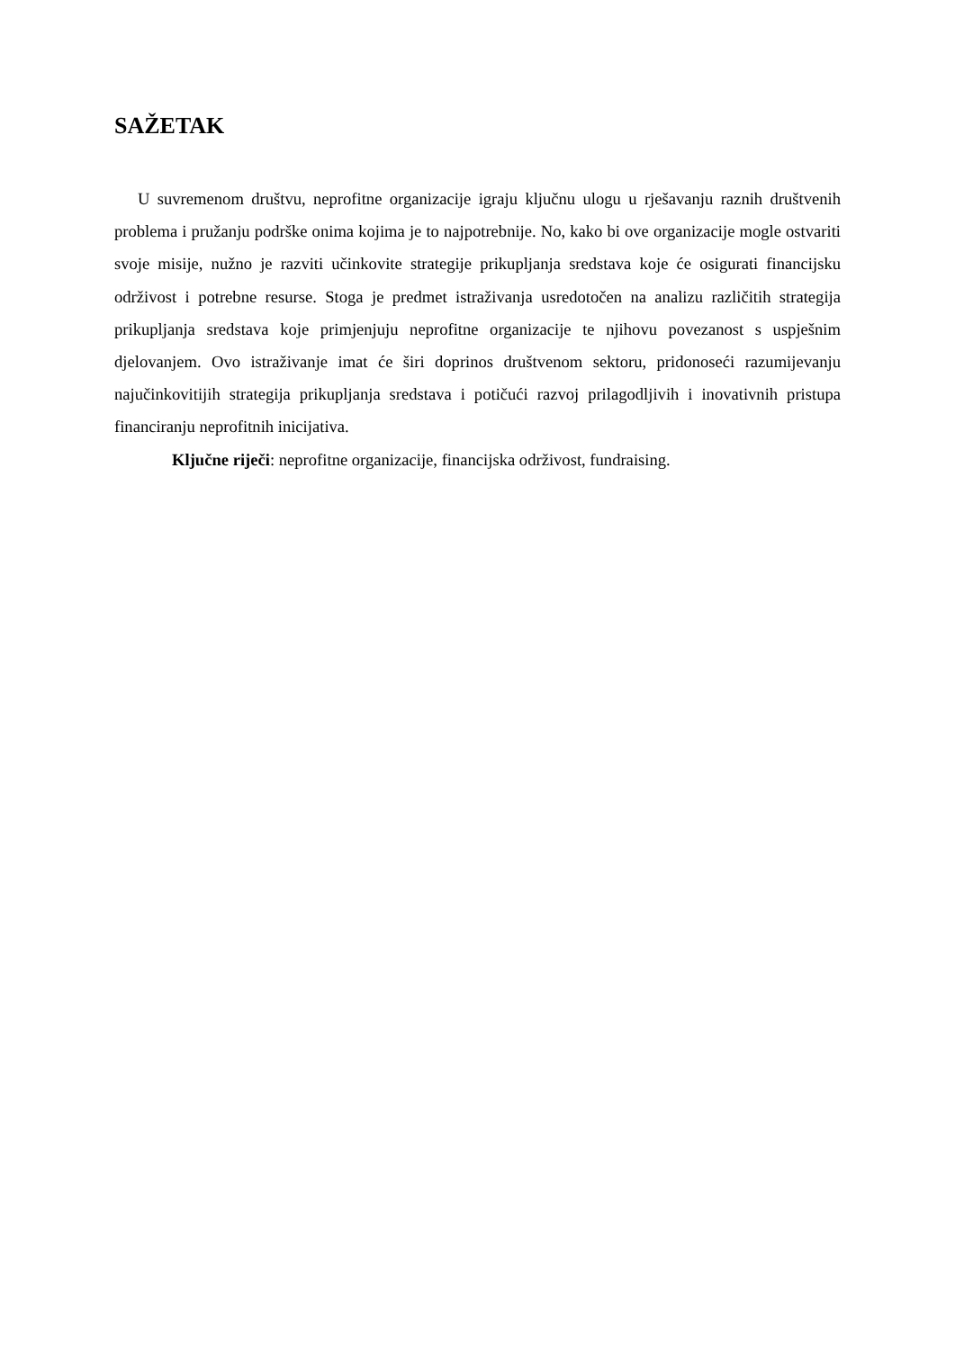SAŽETAK
U suvremenom društvu, neprofitne organizacije igraju ključnu ulogu u rješavanju raznih društvenih problema i pružanju podrške onima kojima je to najpotrebnije. No, kako bi ove organizacije mogle ostvariti svoje misije, nužno je razviti učinkovite strategije prikupljanja sredstava koje će osigurati financijsku održivost i potrebne resurse. Stoga je predmet istraživanja usredotočen na analizu različitih strategija prikupljanja sredstava koje primjenjuju neprofitne organizacije te njihovu povezanost s uspješnim djelovanjem. Ovo istraživanje imat će širi doprinos društvenom sektoru, pridonoseći razumijevanju najučinkovitijih strategija prikupljanja sredstava i potičući razvoj prilagodljivih i inovativnih pristupa financiranju neprofitnih inicijativa.
Ključne riječi: neprofitne organizacije, financijska održivost, fundraising.